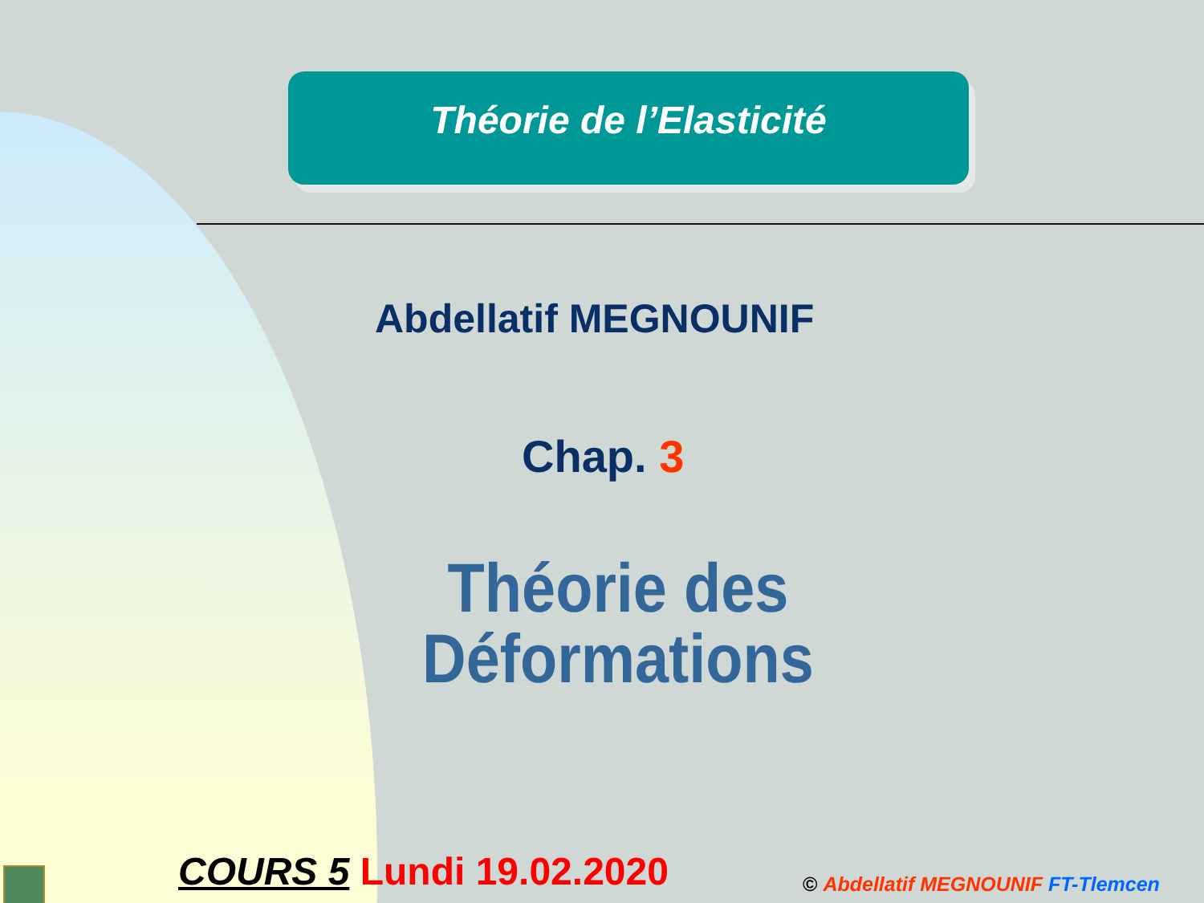Théorie de l’Elasticité
Abdellatif MEGNOUNIF
Chap. 3
Théorie des Déformations
COURS 5 Lundi 19.02.2020
© Abdellatif MEGNOUNIF FT-Tlemcen